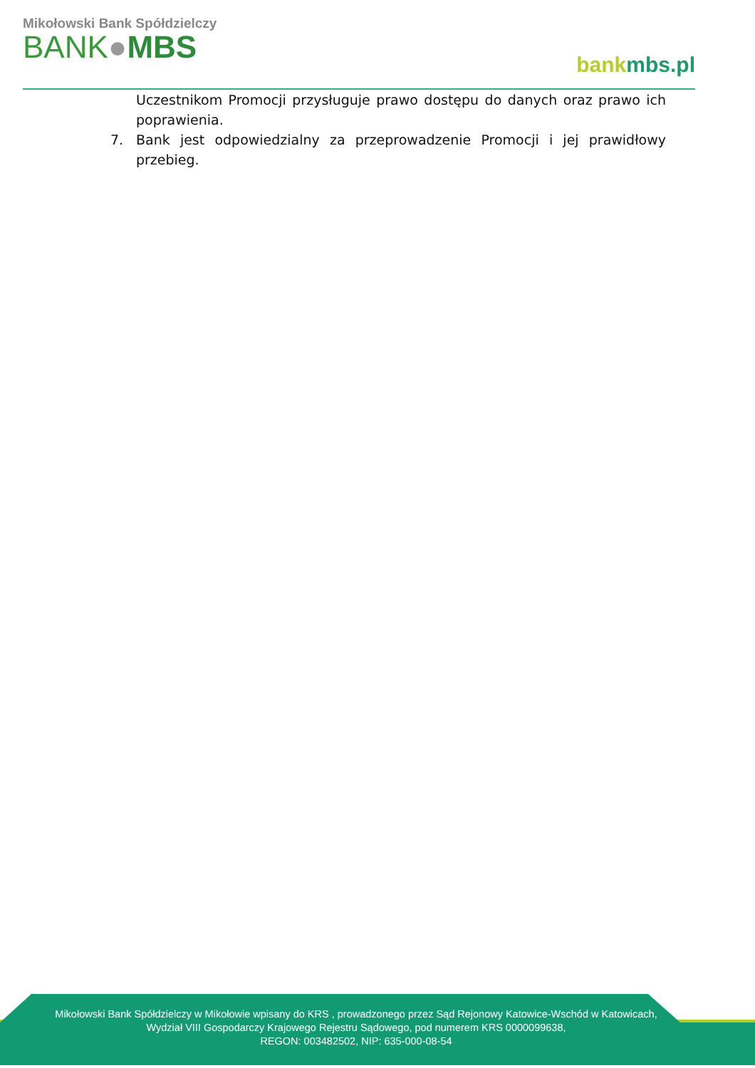Mikołowski Bank Spółdzielczy
BANK●MBS
bank mbs.pl
Uczestnikom Promocji przysługuje prawo dostępu do danych oraz prawo ich poprawienia.
7. Bank jest odpowiedzialny za przeprowadzenie Promocji i jej prawidłowy przebieg.
Mikołowski Bank Spółdzielczy w Mikołowie wpisany do KRS , prowadzonego przez Sąd Rejonowy Katowice-Wschód w Katowicach,
Wydział VIII Gospodarczy Krajowego Rejestru Sądowego, pod numerem KRS 0000099638,
REGON: 003482502, NIP: 635-000-08-54